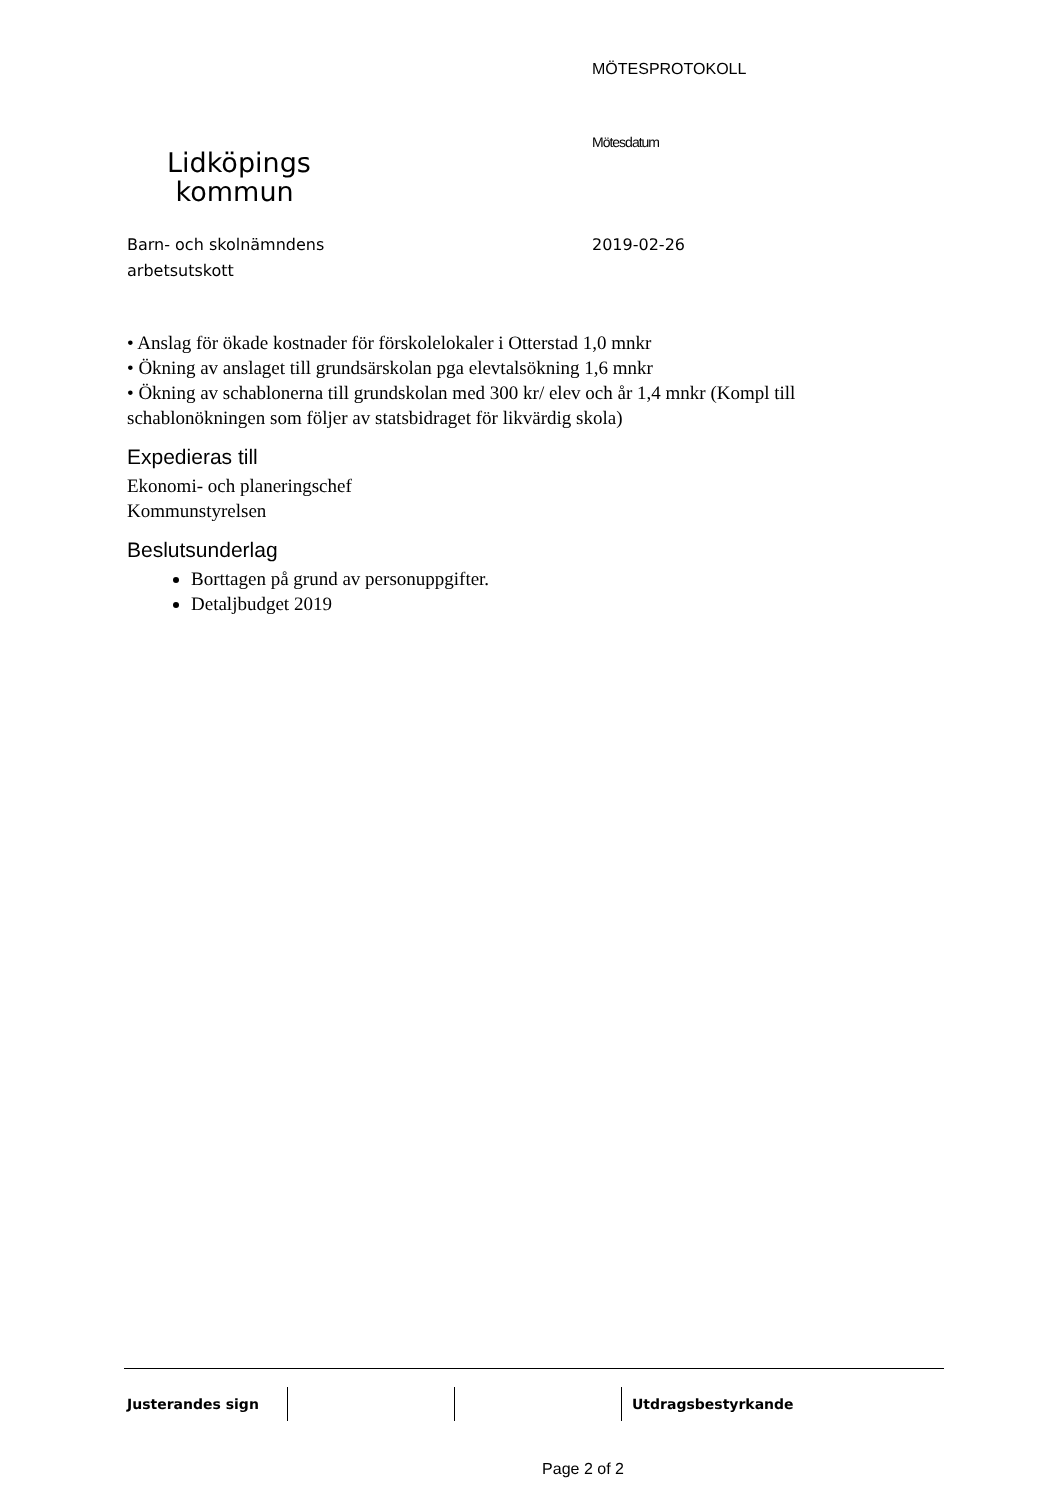Lidköpings
kommun
MÖTESPROTOKOLL
Mötesdatum
Barn- och skolnämndens
arbetsutskott
2019-02-26
• Anslag för ökade kostnader för förskolelokaler i Otterstad 1,0 mnkr
• Ökning av anslaget till grundsärskolan pga elevtalsökning 1,6 mnkr
• Ökning av schablonerna till grundskolan med 300 kr/ elev och år 1,4 mnkr (Kompl till schablonökningen som följer av statsbidraget för likvärdig skola)
Expedieras till
Ekonomi- och planeringschef
Kommunstyrelsen
Beslutsunderlag
Borttagen på grund av personuppgifter.
Detaljbudget 2019
Justerandes sign Utdragsbestyrkande
Page 2 of 2